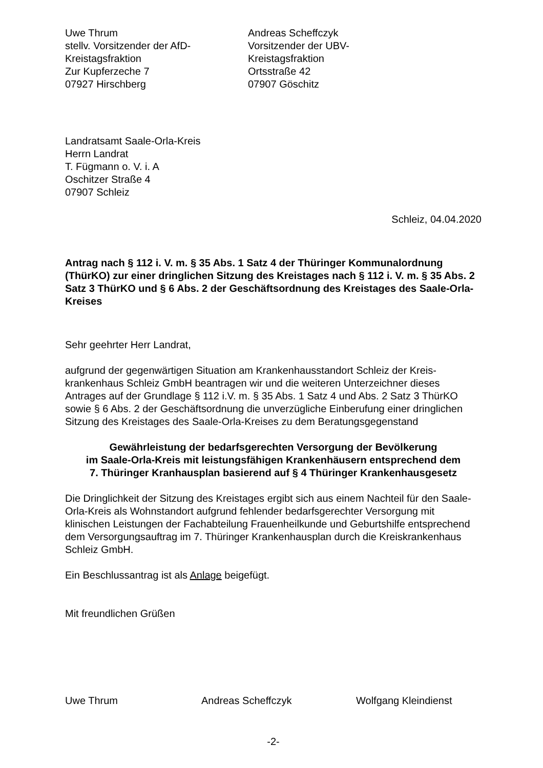Uwe Thrum
stellv. Vorsitzender der AfD-
Kreistagsfraktion
Zur Kupferzeche 7
07927 Hirschberg
Andreas Scheffczyk
Vorsitzender der UBV-
Kreistagsfraktion
Ortsstraße 42
07907 Göschitz
Landratsamt Saale-Orla-Kreis
Herrn Landrat
T. Fügmann o. V. i. A
Oschitzer Straße 4
07907 Schleiz
Schleiz, 04.04.2020
Antrag nach § 112 i. V. m. § 35 Abs. 1 Satz 4 der Thüringer Kommunalordnung (ThürKO) zur einer dringlichen Sitzung des Kreistages nach § 112 i. V. m. § 35 Abs. 2 Satz 3 ThürKO und § 6 Abs. 2 der Geschäftsordnung des Kreistages des Saale-Orla-Kreises
Sehr geehrter Herr Landrat,
aufgrund der gegenwärtigen Situation am Krankenhausstandort Schleiz der Kreis-krankenhaus Schleiz GmbH beantragen wir und die weiteren Unterzeichner dieses Antrages auf der Grundlage § 112 i.V. m. § 35 Abs. 1 Satz 4 und Abs. 2 Satz 3 ThürKO sowie § 6 Abs. 2 der Geschäftsordnung die unverzügliche Einberufung einer dringlichen Sitzung des Kreistages des Saale-Orla-Kreises zu dem Beratungsgegenstand
Gewährleistung der bedarfsgerechten Versorgung der Bevölkerung
im Saale-Orla-Kreis mit leistungsfähigen Krankenhäusern entsprechend dem
7. Thüringer Kranhausplan basierend auf § 4 Thüringer Krankenhausgesetz
Die Dringlichkeit der Sitzung des Kreistages ergibt sich aus einem Nachteil für den Saale- Orla-Kreis als Wohnstandort aufgrund fehlender bedarfsgerechter Versorgung mit klinischen Leistungen der Fachabteilung Frauenheilkunde und Geburtshilfe entsprechend dem Versorgungsauftrag im 7. Thüringer Krankenhausplan durch die Kreiskrankenhaus Schleiz GmbH.
Ein Beschlussantrag ist als Anlage beigefügt.
Mit freundlichen Grüßen
Uwe Thrum Andreas Scheffczyk Wolfgang Kleindienst
-2-